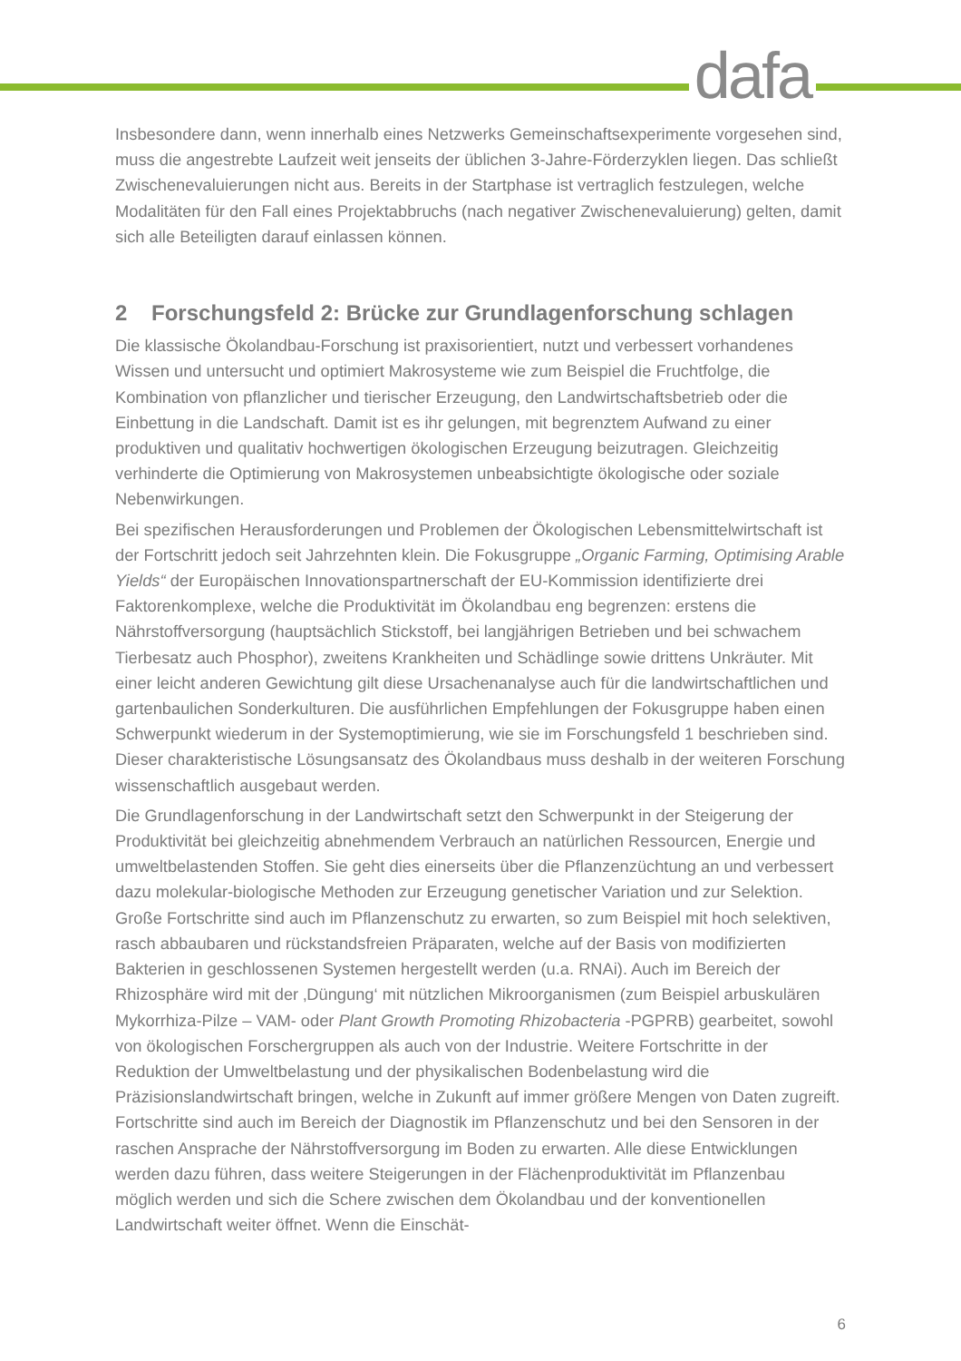dafa
Insbesondere dann, wenn innerhalb eines Netzwerks Gemeinschaftsexperimente vorgesehen sind, muss die angestrebte Laufzeit weit jenseits der üblichen 3-Jahre-Förderzyklen liegen. Das schließt Zwischenevaluierungen nicht aus. Bereits in der Startphase ist vertraglich festzulegen, welche Modalitäten für den Fall eines Projektabbruchs (nach negativer Zwischenevaluierung) gelten, damit sich alle Beteiligten darauf einlassen können.
2 Forschungsfeld 2: Brücke zur Grundlagenforschung schlagen
Die klassische Ökolandbau-Forschung ist praxisorientiert, nutzt und verbessert vorhandenes Wissen und untersucht und optimiert Makrosysteme wie zum Beispiel die Fruchtfolge, die Kombination von pflanzlicher und tierischer Erzeugung, den Landwirtschaftsbetrieb oder die Einbettung in die Landschaft. Damit ist es ihr gelungen, mit begrenztem Aufwand zu einer produktiven und qualitativ hochwertigen ökologischen Erzeugung beizutragen. Gleichzeitig verhinderte die Optimierung von Makrosystemen unbeabsichtigte ökologische oder soziale Nebenwirkungen.
Bei spezifischen Herausforderungen und Problemen der Ökologischen Lebensmittelwirtschaft ist der Fortschritt jedoch seit Jahrzehnten klein. Die Fokusgruppe „Organic Farming, Optimising Arable Yields“ der Europäischen Innovationspartnerschaft der EU-Kommission identifizierte drei Faktorenkomplexe, welche die Produktivität im Ökolandbau eng begrenzen: erstens die Nährstoffversorgung (hauptsächlich Stickstoff, bei langjährigen Betrieben und bei schwachem Tierbesatz auch Phosphor), zweitens Krankheiten und Schädlinge sowie drittens Unkräuter. Mit einer leicht anderen Gewichtung gilt diese Ursachenanalyse auch für die landwirtschaftlichen und gartenbaulichen Sonderkulturen. Die ausführlichen Empfehlungen der Fokusgruppe haben einen Schwerpunkt wiederum in der Systemoptimierung, wie sie im Forschungsfeld 1 beschrieben sind. Dieser charakteristische Lösungsansatz des Ökolandbaus muss deshalb in der weiteren Forschung wissenschaftlich ausgebaut werden.
Die Grundlagenforschung in der Landwirtschaft setzt den Schwerpunkt in der Steigerung der Produktivität bei gleichzeitig abnehmendem Verbrauch an natürlichen Ressourcen, Energie und umweltbelastenden Stoffen. Sie geht dies einerseits über die Pflanzenzüchtung an und verbessert dazu molekular-biologische Methoden zur Erzeugung genetischer Variation und zur Selektion. Große Fortschritte sind auch im Pflanzenschutz zu erwarten, so zum Beispiel mit hoch selektiven, rasch abbaubaren und rückstandsfreien Präparaten, welche auf der Basis von modifizierten Bakterien in geschlossenen Systemen hergestellt werden (u.a. RNAi). Auch im Bereich der Rhizosphäre wird mit der ‚Düngung‘ mit nützlichen Mikroorganismen (zum Beispiel arbuskulären Mykorrhiza-Pilze – VAM- oder Plant Growth Promoting Rhizobacteria -PGPRB) gearbeitet, sowohl von ökologischen Forschergruppen als auch von der Industrie. Weitere Fortschritte in der Reduktion der Umweltbelastung und der physikalischen Bodenbelastung wird die Präzisionslandwirtschaft bringen, welche in Zukunft auf immer größere Mengen von Daten zugreift. Fortschritte sind auch im Bereich der Diagnostik im Pflanzenschutz und bei den Sensoren in der raschen Ansprache der Nährstoffversorgung im Boden zu erwarten. Alle diese Entwicklungen werden dazu führen, dass weitere Steigerungen in der Flächenproduktivität im Pflanzenbau möglich werden und sich die Schere zwischen dem Ökolandbau und der konventionellen Landwirtschaft weiter öffnet. Wenn die Einschät-
6